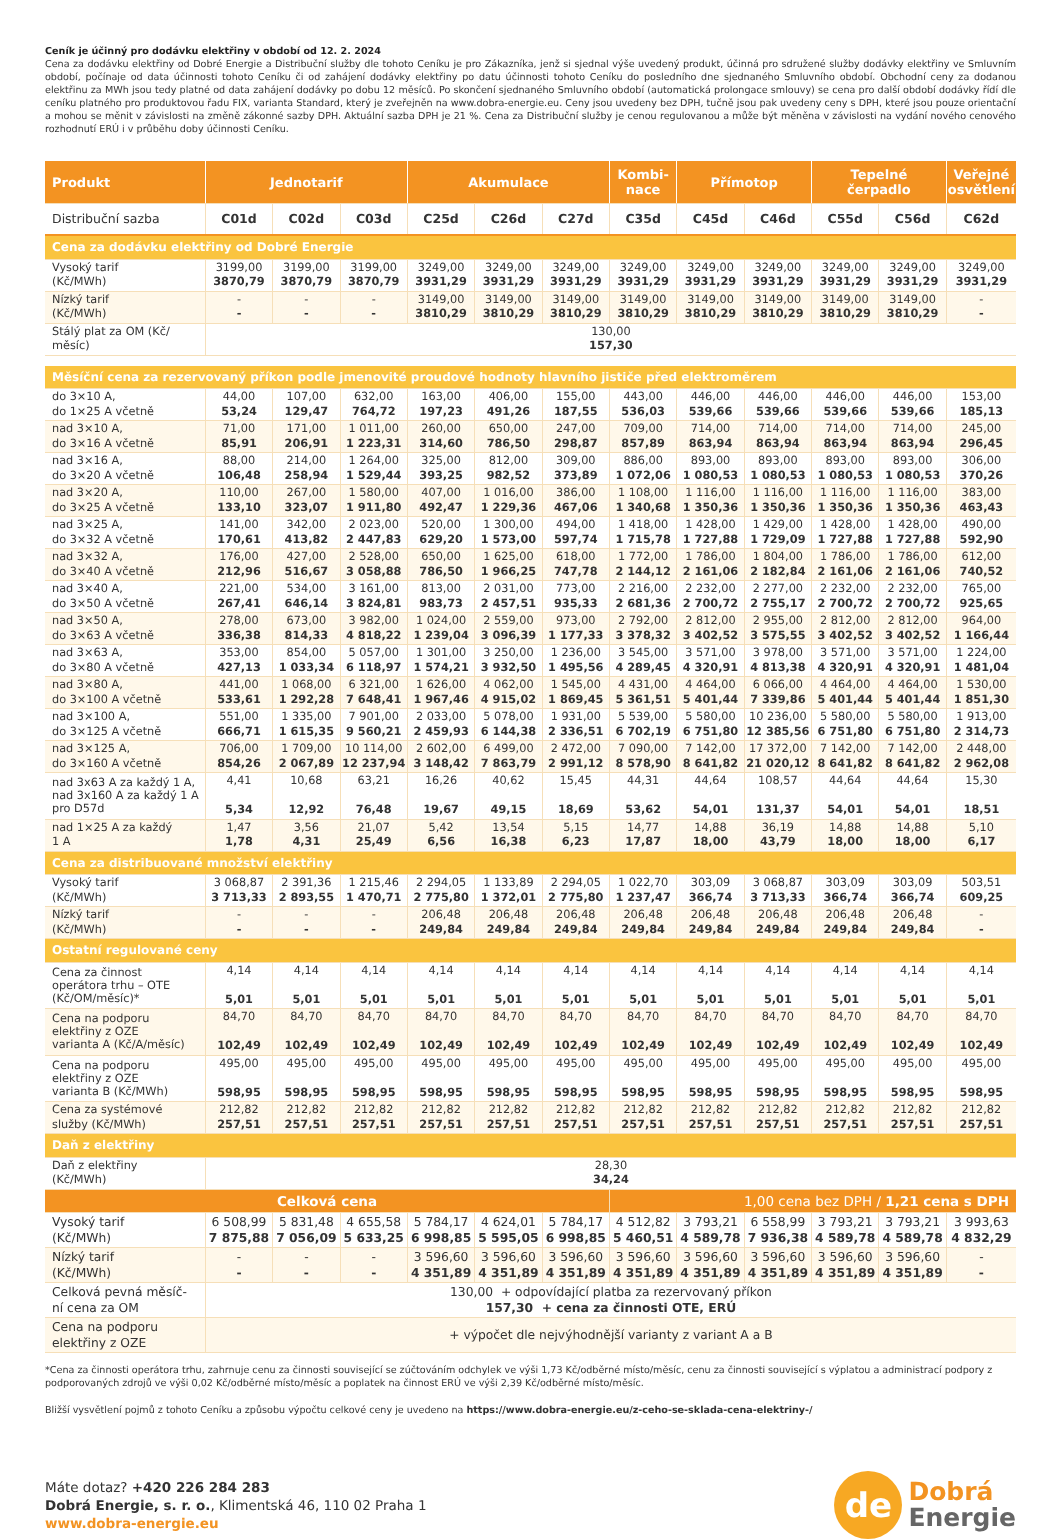Ceník je účinný pro dodávku elektřiny v období od 12. 2. 2024
Cena za dodávku elektřiny od Dobré Energie a Distribuční služby dle tohoto Ceníku je pro Zákazníka, jenž si sjednal výše uvedený produkt, účinná pro sdružené služby dodávky elektřiny ve Smluvním období, počínaje od data účinnosti tohoto Ceníku či od zahájení dodávky elektřiny po datu účinnosti tohoto Ceníku do posledního dne sjednaného Smluvního období. Obchodní ceny za dodanou elektřinu za MWh jsou tedy platné od data zahájení dodávky po dobu 12 měsíců. Po skončení sjednaného Smluvního období (automatická prolongace smlouvy) se cena pro další období dodávky řídí dle ceníku platného pro produktovou řadu FIX, varianta Standard, který je zveřejněn na www.dobra-energie.eu. Ceny jsou uvedeny bez DPH, tučně jsou pak uvedeny ceny s DPH, které jsou pouze orientační a mohou se měnit v závislosti na změně zákonné sazby DPH. Aktuální sazba DPH je 21 %. Cena za Distribuční služby je cenou regulovanou a může být měněna v závislosti na vydání nového cenového rozhodnutí ERÚ i v průběhu doby účinnosti Ceníku.
| Produkt | Jednotarif | | | Akumulace | | | Kombi- nace | Přímotop | | Tepelné čerpadlo | | Veřejné osvětlení |
| --- | --- | --- | --- | --- | --- | --- | --- | --- | --- | --- | --- | --- |
| Distribuční sazba | C01d | C02d | C03d | C25d | C26d | C27d | C35d | C45d | C46d | C55d | C56d | C62d |
| Cena za dodávku elektřiny od Dobré Energie | | | | | | | | | | | | |
| Vysoký tarif (Kč/MWh) | 3199,00 3870,79 | 3199,00 3870,79 | 3199,00 3870,79 | 3249,00 3931,29 | 3249,00 3931,29 | 3249,00 3931,29 | 3249,00 3931,29 | 3249,00 3931,29 | 3249,00 3931,29 | 3249,00 3931,29 | 3249,00 3931,29 | 3249,00 3931,29 |
| Nízký tarif (Kč/MWh) | - - | - - | - - | 3149,00 3810,29 | 3149,00 3810,29 | 3149,00 3810,29 | 3149,00 3810,29 | 3149,00 3810,29 | 3149,00 3810,29 | 3149,00 3810,29 | 3149,00 3810,29 | - - |
| Stálý plat za OM (Kč/ měsíc) | 130,00 157,30 | | | | | | | | | | | |
| Měsíční cena za rezervovaný příkon podle jmenovité proudové hodnoty hlavního jističe před elektroměrem | | | | | | | | | | | | |
| do 3×10 A, do 1×25 A včetně | 44,00 53,24 | 107,00 129,47 | 632,00 764,72 | 163,00 197,23 | 406,00 491,26 | 155,00 187,55 | 443,00 536,03 | 446,00 539,66 | 446,00 539,66 | 446,00 539,66 | 446,00 539,66 | 153,00 185,13 |
| nad 3×10 A, do 3×16 A včetně | 71,00 85,91 | 171,00 206,91 | 1 011,00 1 223,31 | 260,00 314,60 | 650,00 786,50 | 247,00 298,87 | 709,00 857,89 | 714,00 863,94 | 714,00 863,94 | 714,00 863,94 | 714,00 863,94 | 245,00 296,45 |
| nad 3×16 A, do 3×20 A včetně | 88,00 106,48 | 214,00 258,94 | 1 264,00 1 529,44 | 325,00 393,25 | 812,00 982,52 | 309,00 373,89 | 886,00 1 072,06 | 893,00 1 080,53 | 893,00 1 080,53 | 893,00 1 080,53 | 893,00 1 080,53 | 306,00 370,26 |
| nad 3×20 A, do 3×25 A včetně | 110,00 133,10 | 267,00 323,07 | 1 580,00 1 911,80 | 407,00 492,47 | 1 016,00 1 229,36 | 386,00 467,06 | 1 108,00 1 340,68 | 1 116,00 1 350,36 | 1 116,00 1 350,36 | 1 116,00 1 350,36 | 1 116,00 1 350,36 | 383,00 463,43 |
| nad 3×25 A, do 3×32 A včetně | 141,00 170,61 | 342,00 413,82 | 2 023,00 2 447,83 | 520,00 629,20 | 1 300,00 1 573,00 | 494,00 597,74 | 1 418,00 1 715,78 | 1 428,00 1 727,88 | 1 429,00 1 729,09 | 1 428,00 1 727,88 | 1 428,00 1 727,88 | 490,00 592,90 |
| nad 3×32 A, do 3×40 A včetně | 176,00 212,96 | 427,00 516,67 | 2 528,00 3 058,88 | 650,00 786,50 | 1 625,00 1 966,25 | 618,00 747,78 | 1 772,00 2 144,12 | 1 786,00 2 161,06 | 1 804,00 2 182,84 | 1 786,00 2 161,06 | 1 786,00 2 161,06 | 612,00 740,52 |
| nad 3×40 A, do 3×50 A včetně | 221,00 267,41 | 534,00 646,14 | 3 161,00 3 824,81 | 813,00 983,73 | 2 031,00 2 457,51 | 773,00 935,33 | 2 216,00 2 681,36 | 2 232,00 2 700,72 | 2 277,00 2 755,17 | 2 232,00 2 700,72 | 2 232,00 2 700,72 | 765,00 925,65 |
| nad 3×50 A, do 3×63 A včetně | 278,00 336,38 | 673,00 814,33 | 3 982,00 4 818,22 | 1 024,00 1 239,04 | 2 559,00 3 096,39 | 973,00 1 177,33 | 2 792,00 3 378,32 | 2 812,00 3 402,52 | 2 955,00 3 575,55 | 2 812,00 3 402,52 | 2 812,00 3 402,52 | 964,00 1 166,44 |
| nad 3×63 A, do 3×80 A včetně | 353,00 427,13 | 854,00 1 033,34 | 5 057,00 6 118,97 | 1 301,00 1 574,21 | 3 250,00 3 932,50 | 1 236,00 1 495,56 | 3 545,00 4 289,45 | 3 571,00 4 320,91 | 3 978,00 4 813,38 | 3 571,00 4 320,91 | 3 571,00 4 320,91 | 1 224,00 1 481,04 |
| nad 3×80 A, do 3×100 A včetně | 441,00 533,61 | 1 068,00 1 292,28 | 6 321,00 7 648,41 | 1 626,00 1 967,46 | 4 062,00 4 915,02 | 1 545,00 1 869,45 | 4 431,00 5 361,51 | 4 464,00 5 401,44 | 6 066,00 7 339,86 | 4 464,00 5 401,44 | 4 464,00 5 401,44 | 1 530,00 1 851,30 |
| nad 3×100 A, do 3×125 A včetně | 551,00 666,71 | 1 335,00 1 615,35 | 7 901,00 9 560,21 | 2 033,00 2 459,93 | 5 078,00 6 144,38 | 1 931,00 2 336,51 | 5 539,00 6 702,19 | 5 580,00 6 751,80 | 10 236,00 12 385,56 | 5 580,00 6 751,80 | 5 580,00 6 751,80 | 1 913,00 2 314,73 |
| nad 3×125 A, do 3×160 A včetně | 706,00 854,26 | 1 709,00 2 067,89 | 10 114,00 12 237,94 | 2 602,00 3 148,42 | 6 499,00 7 863,79 | 2 472,00 2 991,12 | 7 090,00 8 578,90 | 7 142,00 8 641,82 | 17 372,00 21 020,12 | 7 142,00 8 641,82 | 7 142,00 8 641,82 | 2 448,00 2 962,08 |
| nad 3x63 A za každý 1 A, nad 3x160 A za každý 1 A pro D57d | 4,41 5,34 | 10,68 12,92 | 63,21 76,48 | 16,26 19,67 | 40,62 49,15 | 15,45 18,69 | 44,31 53,62 | 44,64 54,01 | 108,57 131,37 | 44,64 54,01 | 44,64 54,01 | 15,30 18,51 |
| nad 1×25 A za každý 1 A | 1,47 1,78 | 3,56 4,31 | 21,07 25,49 | 5,42 6,56 | 13,54 16,38 | 5,15 6,23 | 14,77 17,87 | 14,88 18,00 | 36,19 43,79 | 14,88 18,00 | 14,88 18,00 | 5,10 6,17 |
| Cena za distribuované množství elektřiny | | | | | | | | | | | | |
| Vysoký tarif (Kč/MWh) | 3 068,87 3 713,33 | 2 391,36 2 893,55 | 1 215,46 1 470,71 | 2 294,05 2 775,80 | 1 133,89 1 372,01 | 2 294,05 2 775,80 | 1 022,70 1 237,47 | 303,09 366,74 | 3 068,87 3 713,33 | 303,09 366,74 | 303,09 366,74 | 503,51 609,25 |
| Nízký tarif (Kč/MWh) | - - | - - | - - | 206,48 249,84 | 206,48 249,84 | 206,48 249,84 | 206,48 249,84 | 206,48 249,84 | 206,48 249,84 | 206,48 249,84 | 206,48 249,84 | - - |
| Ostatní regulované ceny | | | | | | | | | | | | |
| Cena za činnost operátora trhu – OTE (Kč/OM/měsíc)* | 4,14 5,01 | 4,14 5,01 | 4,14 5,01 | 4,14 5,01 | 4,14 5,01 | 4,14 5,01 | 4,14 5,01 | 4,14 5,01 | 4,14 5,01 | 4,14 5,01 | 4,14 5,01 | 4,14 5,01 |
| Cena na podporu elektřiny z OZE varianta A (Kč/A/měsíc) | 84,70 102,49 | 84,70 102,49 | 84,70 102,49 | 84,70 102,49 | 84,70 102,49 | 84,70 102,49 | 84,70 102,49 | 84,70 102,49 | 84,70 102,49 | 84,70 102,49 | 84,70 102,49 | 84,70 102,49 |
| Cena na podporu elektřiny z OZE varianta B (Kč/MWh) | 495,00 598,95 | 495,00 598,95 | 495,00 598,95 | 495,00 598,95 | 495,00 598,95 | 495,00 598,95 | 495,00 598,95 | 495,00 598,95 | 495,00 598,95 | 495,00 598,95 | 495,00 598,95 | 495,00 598,95 |
| Cena za systémové služby (Kč/MWh) | 212,82 257,51 | 212,82 257,51 | 212,82 257,51 | 212,82 257,51 | 212,82 257,51 | 212,82 257,51 | 212,82 257,51 | 212,82 257,51 | 212,82 257,51 | 212,82 257,51 | 212,82 257,51 | 212,82 257,51 |
| Daň z elektřiny | | | | | | | | | | | | |
| Daň z elektřiny (Kč/MWh) | 28,30 34,24 | | | | | | | | | | | |
| Celková cena | | | | | | | 1,00 cena bez DPH / 1,21 cena s DPH | | | | | |
| Vysoký tarif (Kč/MWh) | 6 508,99 7 875,88 | 5 831,48 7 056,09 | 4 655,58 5 633,25 | 5 784,17 6 998,85 | 4 624,01 5 595,05 | 5 784,17 6 998,85 | 4 512,82 5 460,51 | 3 793,21 4 589,78 | 6 558,99 7 936,38 | 3 793,21 4 589,78 | 3 793,21 4 589,78 | 3 993,63 4 832,29 |
| Nízký tarif (Kč/MWh) | - - | - - | - - | 3 596,60 4 351,89 | 3 596,60 4 351,89 | 3 596,60 4 351,89 | 3 596,60 4 351,89 | 3 596,60 4 351,89 | 3 596,60 4 351,89 | 3 596,60 4 351,89 | 3 596,60 4 351,89 | - - |
| Celková pevná měsíč- ní cena za OM | 130,00 + odpovídající platba za rezervovaný příkon 157,30 + cena za činnosti OTE, ERÚ | | | | | | | | | | | |
| Cena na podporu elektřiny z OZE | + výpočet dle nejvýhodnější varianty z variant A a B | | | | | | | | | | | |
*Cena za činnosti operátora trhu, zahrnuje cenu za činnosti související se zúčtováním odchylek ve výši 1,73 Kč/odběrné místo/měsíc, cenu za činnosti související s výplatou a administrací podpory z podporovaných zdrojů ve výši 0,02 Kč/odběrné místo/měsíc a poplatek na činnost ERÚ ve výši 2,39 Kč/odběrné místo/měsíc.
Bližší vysvětlení pojmů z tohoto Ceníku a způsobu výpočtu celkové ceny je uvedeno na https://www.dobra-energie.eu/z-ceho-se-sklada-cena-elektriny-/
Máte dotaz? +420 226 284 283
Dobrá Energie, s. r. o., Klimentská 46, 110 02 Praha 1
www.dobra-energie.eu
de
Dobrá
Energie